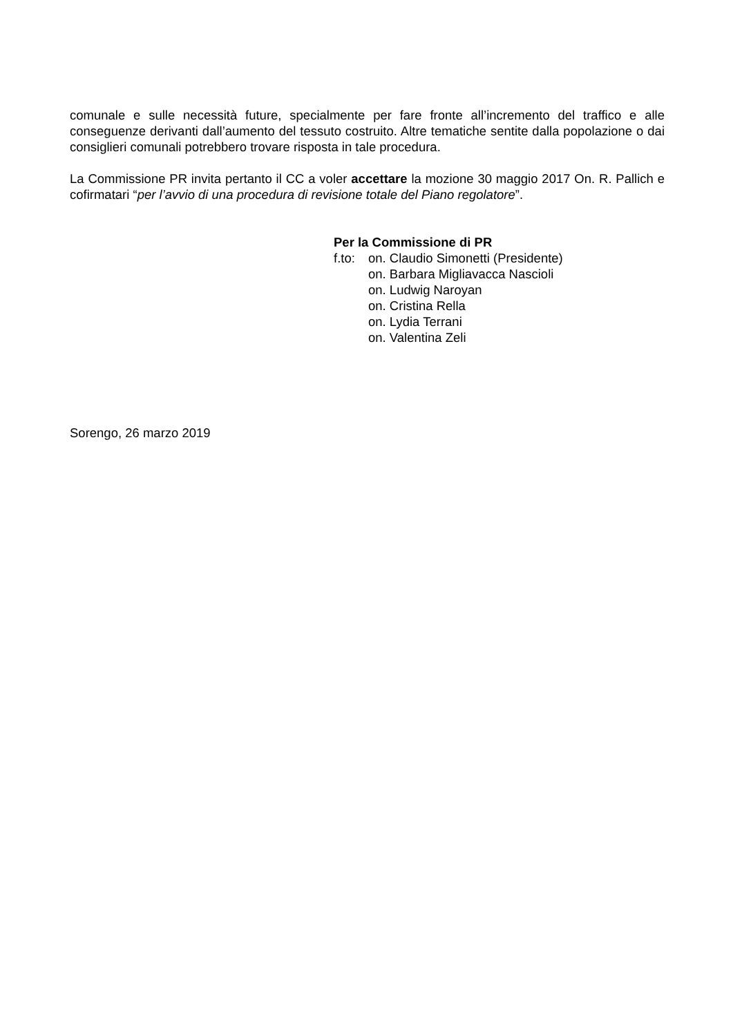comunale e sulle necessità future, specialmente per fare fronte all’incremento del traffico e alle conseguenze derivanti dall’aumento del tessuto costruito. Altre tematiche sentite dalla popolazione o dai consiglieri comunali potrebbero trovare risposta in tale procedura.
La Commissione PR invita pertanto il CC a voler accettare la mozione 30 maggio 2017 On. R. Pallich e cofirmatari “per l’avvio di una procedura di revisione totale del Piano regolatore”.
Per la Commissione di PR
| f.to: | on. Claudio Simonetti (Presidente) |
| | on. Barbara Migliavacca Nascioli |
| | on. Ludwig Naroyan |
| | on. Cristina Rella |
| | on. Lydia Terrani |
| | on. Valentina Zeli |
Sorengo, 26 marzo 2019